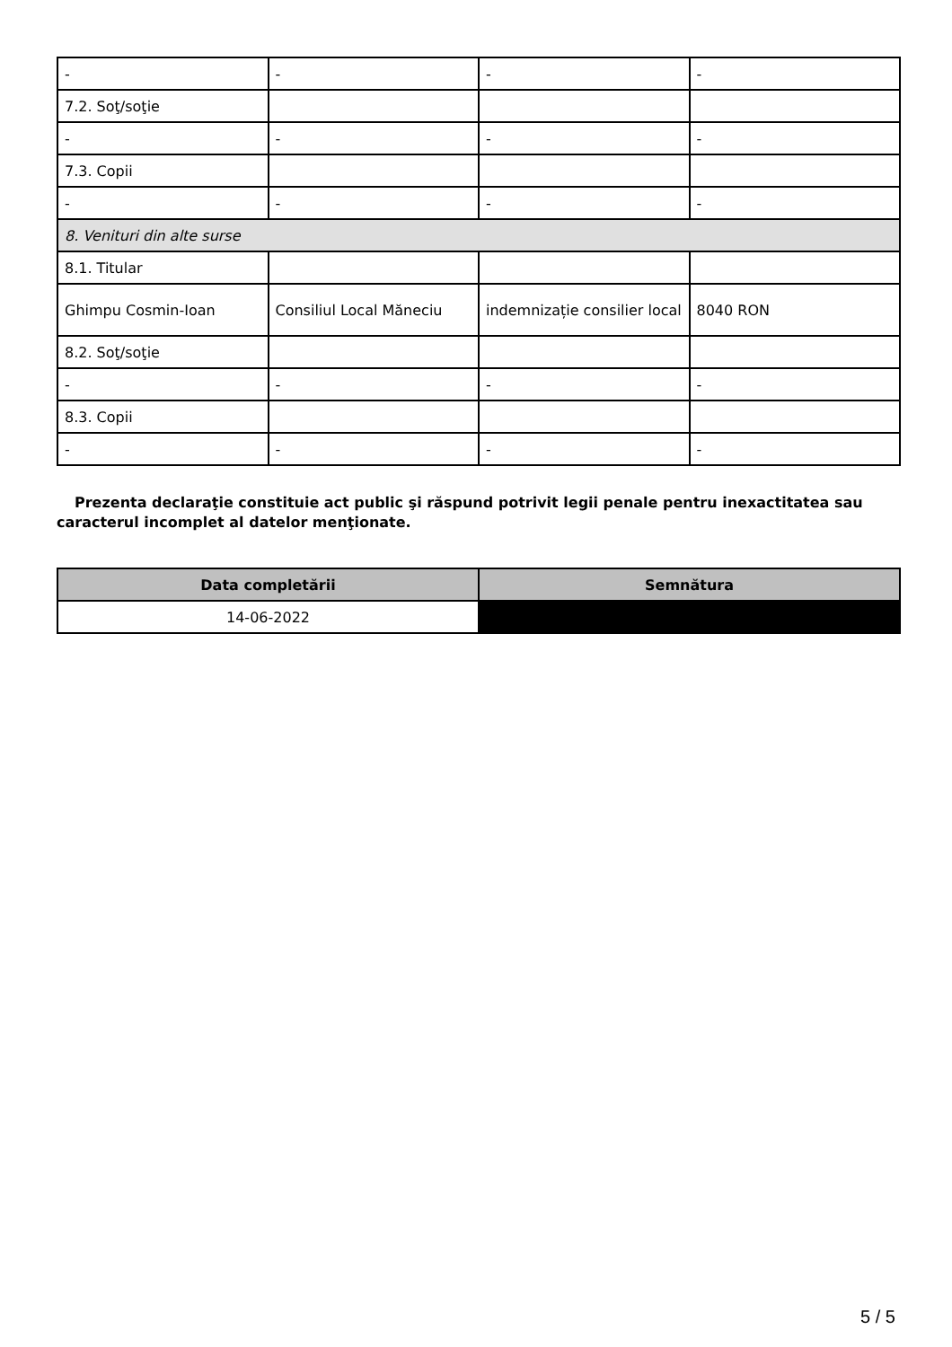| - | - | - | - |
| 7.2. Soţ/soţie | | | |
| - | - | - | - |
| 7.3. Copii | | | |
| - | - | - | - |
| 8. Venituri din alte surse | | | |
| 8.1. Titular | | | |
| Ghimpu Cosmin-Ioan | Consiliul Local Măneciu | indemnizație consilier local | 8040 RON |
| 8.2. Soţ/soţie | | | |
| - | - | - | - |
| 8.3. Copii | | | |
| - | - | - | - |
Prezenta declaraţie constituie act public şi răspund potrivit legii penale pentru inexactitatea sau caracterul incomplet al datelor menţionate.
| Data completării | Semnătura |
| --- | --- |
| 14-06-2022 | |
5 / 5